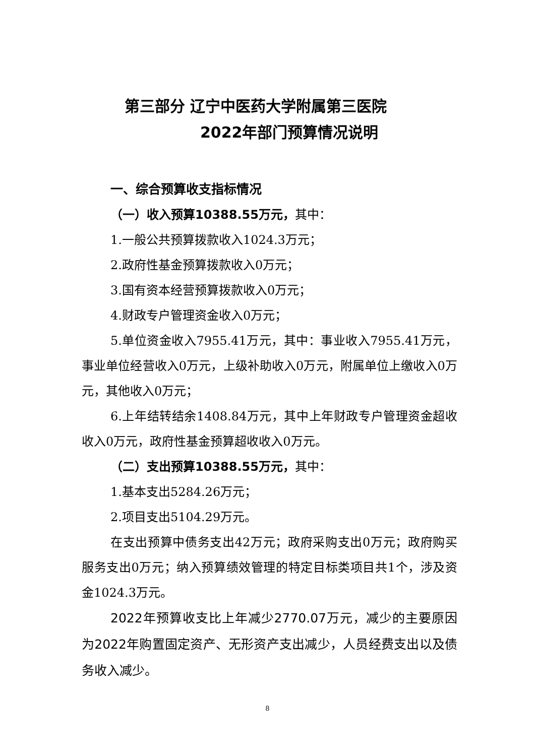第三部分 辽宁中医药大学附属第三医院
2022年部门预算情况说明
一、综合预算收支指标情况
（一）收入预算10388.55万元，其中：
1.一般公共预算拨款收入1024.3万元；
2.政府性基金预算拨款收入0万元；
3.国有资本经营预算拨款收入0万元；
4.财政专户管理资金收入0万元；
5.单位资金收入7955.41万元，其中：事业收入7955.41万元，事业单位经营收入0万元，上级补助收入0万元，附属单位上缴收入0万元，其他收入0万元；
6.上年结转结余1408.84万元，其中上年财政专户管理资金超收收入0万元，政府性基金预算超收收入0万元。
（二）支出预算10388.55万元，其中：
1.基本支出5284.26万元；
2.项目支出5104.29万元。
在支出预算中债务支出42万元；政府采购支出0万元；政府购买服务支出0万元；纳入预算绩效管理的特定目标类项目共1个，涉及资金1024.3万元。
2022年预算收支比上年减少2770.07万元，减少的主要原因为2022年购置固定资产、无形资产支出减少，人员经费支出以及债务收入减少。
8